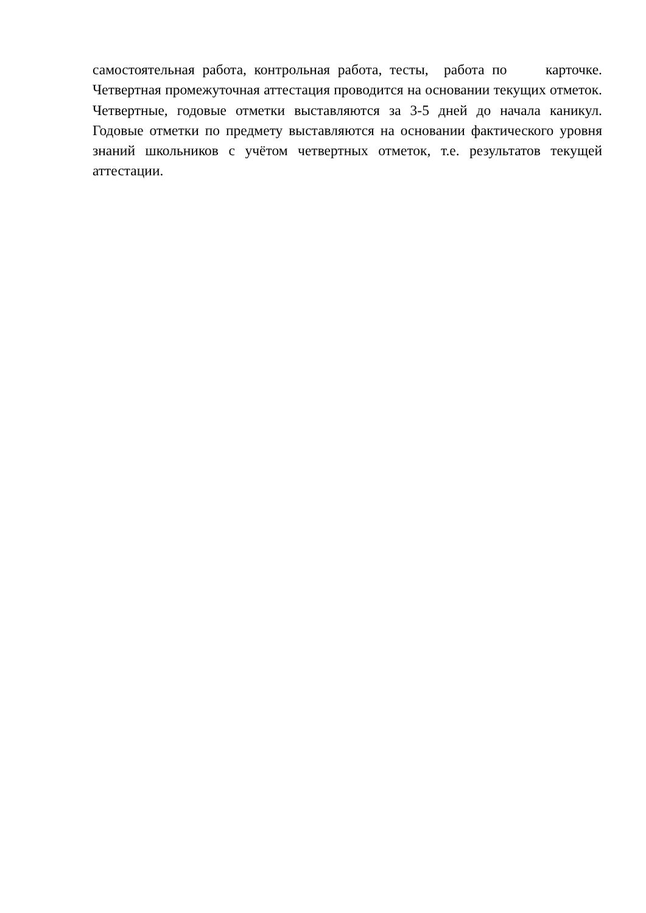самостоятельная работа, контрольная работа, тесты, работа по карточке. Четвертная промежуточная аттестация проводится на основании текущих отметок. Четвертные, годовые отметки выставляются за 3-5 дней до начала каникул. Годовые отметки по предмету выставляются на основании фактического уровня знаний школьников с учётом четвертных отметок, т.е. результатов текущей аттестации.